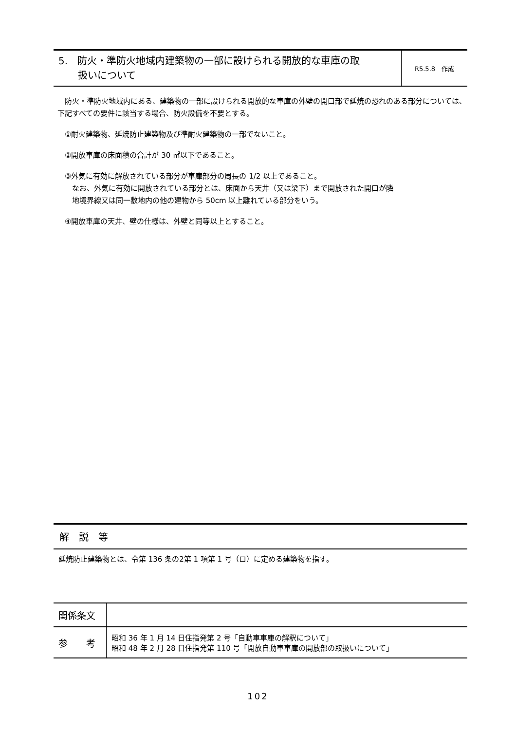5.　防火・準防火地域内建築物の一部に設けられる開放的な車庫の取
　　扱いについて
R5.5.8　作成
　防火・準防火地域内にある、建築物の一部に設けられる開放的な車庫の外壁の開口部で延焼の恐れのある部分については、下記すべての要件に該当する場合、防火設備を不要とする。
　①耐火建築物、延焼防止建築物及び準耐火建築物の一部でないこと。
　②開放車庫の床面積の合計が 30 ㎡以下であること。
　③外気に有効に解放されている部分が車庫部分の周長の 1/2 以上であること。
　　なお、外気に有効に開放されている部分とは、床面から天井（又は梁下）まで開放された開口が隣
　　地境界線又は同一敷地内の他の建物から 50cm 以上離れている部分をいう。
　④開放車庫の天井、壁の仕様は、外壁と同等以上とすること。
解　説　等
延焼防止建築物とは、令第 136 条の2第 1 項第 1 号（ロ）に定める建築物を指す。
| 関係条文 | |
| 参 考 | 昭和 36 年 1 月 14 日住指発第 2 号「自動車車庫の解釈について」 昭和 48 年 2 月 28 日住指発第 110 号「開放自動車車庫の開放部の取扱いについて」 |
102